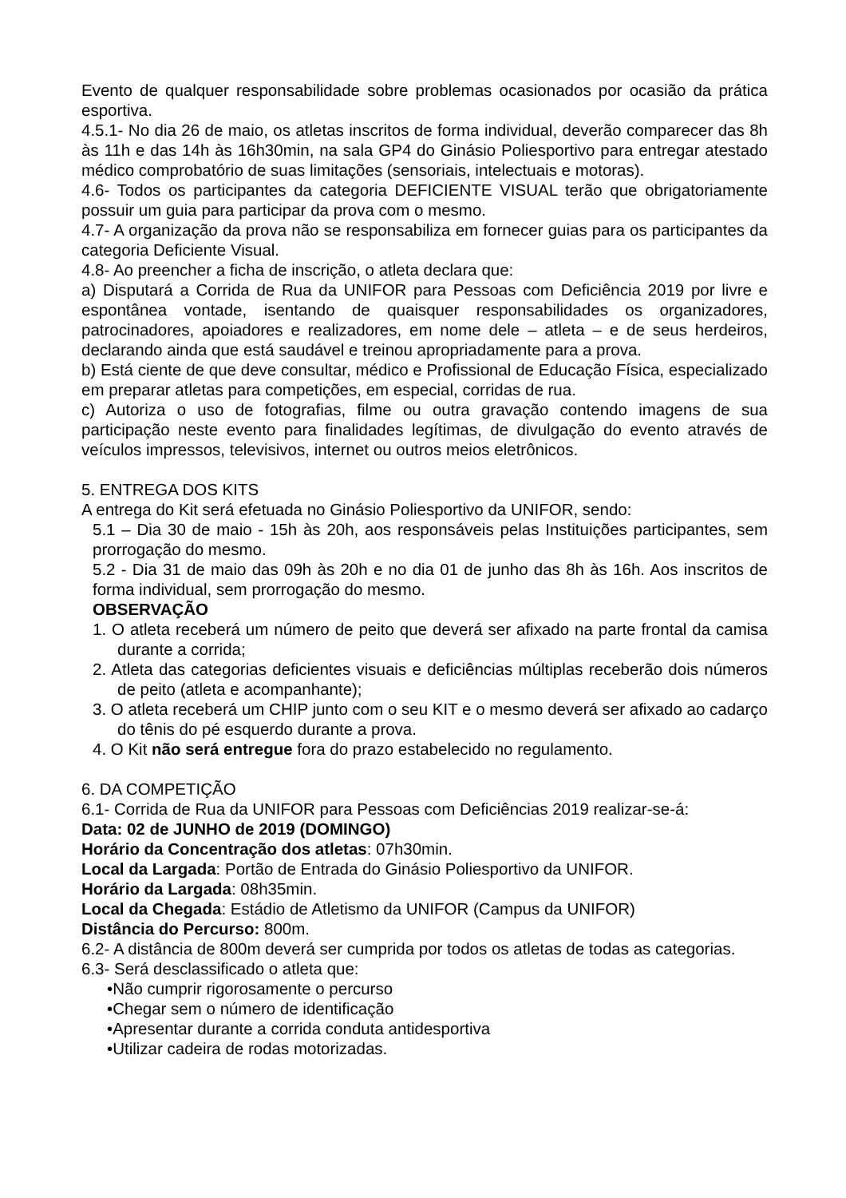Evento de qualquer responsabilidade sobre problemas ocasionados por ocasião da prática esportiva.
4.5.1- No dia 26 de maio, os atletas inscritos de forma individual, deverão comparecer das 8h às 11h e das 14h às 16h30min, na sala GP4 do Ginásio Poliesportivo para entregar atestado médico comprobatório de suas limitações (sensoriais, intelectuais e motoras).
4.6- Todos os participantes da categoria DEFICIENTE VISUAL terão que obrigatoriamente possuir um guia para participar da prova com o mesmo.
4.7- A organização da prova não se responsabiliza em fornecer guias para os participantes da categoria Deficiente Visual.
4.8- Ao preencher a ficha de inscrição, o atleta declara que:
a) Disputará a Corrida de Rua da UNIFOR para Pessoas com Deficiência 2019 por livre e espontânea vontade, isentando de quaisquer responsabilidades os organizadores, patrocinadores, apoiadores e realizadores, em nome dele – atleta – e de seus herdeiros, declarando ainda que está saudável e treinou apropriadamente para a prova.
b) Está ciente de que deve consultar, médico e Profissional de Educação Física, especializado em preparar atletas para competições, em especial, corridas de rua.
c) Autoriza o uso de fotografias, filme ou outra gravação contendo imagens de sua participação neste evento para finalidades legítimas, de divulgação do evento através de veículos impressos, televisivos, internet ou outros meios eletrônicos.
5. ENTREGA DOS KITS
A entrega do Kit será efetuada no Ginásio Poliesportivo da UNIFOR, sendo:
5.1 – Dia 30 de maio - 15h às 20h, aos responsáveis pelas Instituições participantes, sem prorrogação do mesmo.
5.2 - Dia 31 de maio das 09h às 20h e no dia 01 de junho das 8h às 16h. Aos inscritos de forma individual, sem prorrogação do mesmo.
OBSERVAÇÃO
1. O atleta receberá um número de peito que deverá ser afixado na parte frontal da camisa durante a corrida;
2. Atleta das categorias deficientes visuais e deficiências múltiplas receberão dois números de peito (atleta e acompanhante);
3. O atleta receberá um CHIP junto com o seu KIT e o mesmo deverá ser afixado ao cadarço do tênis do pé esquerdo durante a prova.
4. O Kit não será entregue fora do prazo estabelecido no regulamento.
6. DA COMPETIÇÃO
6.1- Corrida de Rua da UNIFOR para Pessoas com Deficiências 2019 realizar-se-á:
Data: 02 de JUNHO de 2019 (DOMINGO)
Horário da Concentração dos atletas: 07h30min.
Local da Largada: Portão de Entrada do Ginásio Poliesportivo da UNIFOR.
Horário da Largada: 08h35min.
Local da Chegada: Estádio de Atletismo da UNIFOR (Campus da UNIFOR)
Distância do Percurso: 800m.
6.2- A distância de 800m deverá ser cumprida por todos os atletas de todas as categorias.
6.3- Será desclassificado o atleta que:
•Não cumprir rigorosamente o percurso
•Chegar sem o número de identificação
•Apresentar durante a corrida conduta antidesportiva
•Utilizar cadeira de rodas motorizadas.